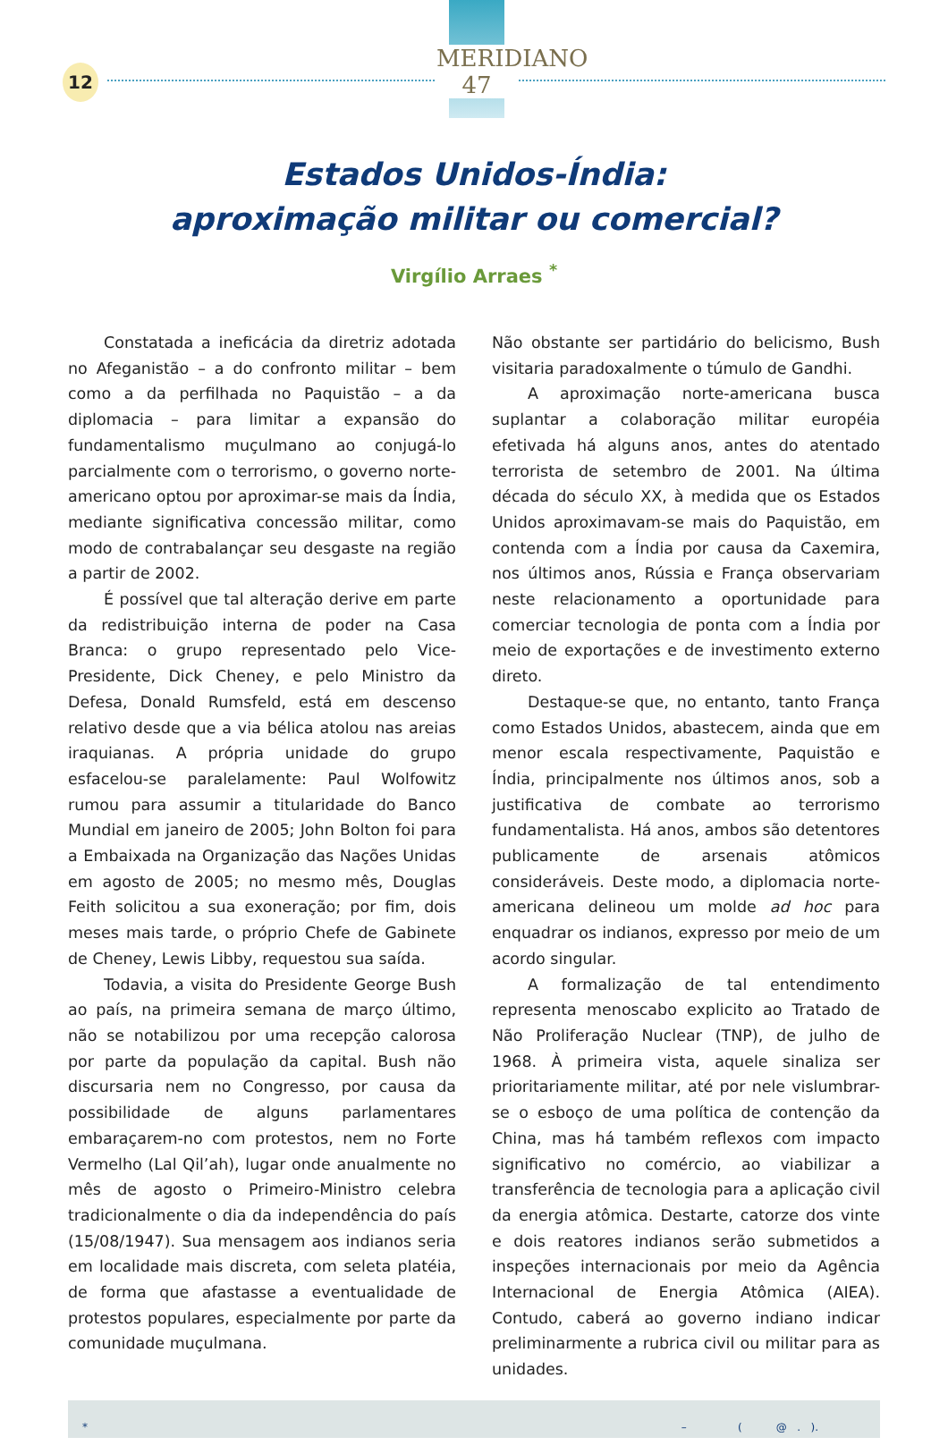12
MERIDIANO 47
Estados Unidos-Índia:
aproximação militar ou comercial?
Virgílio Arraes <sup>*</sup>
Constatada a ineficácia da diretriz adotada no Afeganistão – a do confronto militar – bem como a da perfilhada no Paquistão – a da diplomacia – para limitar a expansão do fundamentalismo muçulmano ao conjugá-lo parcialmente com o terrorismo, o governo norte-americano optou por aproximar-se mais da Índia, mediante significativa concessão militar, como modo de contrabalançar seu desgaste na região a partir de 2002.
É possível que tal alteração derive em parte da redistribuição interna de poder na Casa Branca: o grupo representado pelo Vice-Presidente, Dick Cheney, e pelo Ministro da Defesa, Donald Rumsfeld, está em descenso relativo desde que a via bélica atolou nas areias iraquianas. A própria unidade do grupo esfacelou-se paralelamente: Paul Wolfowitz rumou para assumir a titularidade do Banco Mundial em janeiro de 2005; John Bolton foi para a Embaixada na Organização das Nações Unidas em agosto de 2005; no mesmo mês, Douglas Feith solicitou a sua exoneração; por fim, dois meses mais tarde, o próprio Chefe de Gabinete de Cheney, Lewis Libby, requestou sua saída.
Todavia, a visita do Presidente George Bush ao país, na primeira semana de março último, não se notabilizou por uma recepção calorosa por parte da população da capital. Bush não discursaria nem no Congresso, por causa da possibilidade de alguns parlamentares embaraçarem-no com protestos, nem no Forte Vermelho (Lal Qil’ah), lugar onde anualmente no mês de agosto o Primeiro-Ministro celebra tradicionalmente o dia da independência do país (15/08/1947). Sua mensagem aos indianos seria em localidade mais discreta, com seleta platéia, de forma que afastasse a eventualidade de protestos populares, especialmente por parte da comunidade muçulmana.
Não obstante ser partidário do belicismo, Bush visitaria paradoxalmente o túmulo de Gandhi.
A aproximação norte-americana busca suplantar a colaboração militar européia efetivada há alguns anos, antes do atentado terrorista de setembro de 2001. Na última década do século XX, à medida que os Estados Unidos aproximavam-se mais do Paquistão, em contenda com a Índia por causa da Caxemira, nos últimos anos, Rússia e França observariam neste relacionamento a oportunidade para comerciar tecnologia de ponta com a Índia por meio de exportações e de investimento externo direto.
Destaque-se que, no entanto, tanto França como Estados Unidos, abastecem, ainda que em menor escala respectivamente, Paquistão e Índia, principalmente nos últimos anos, sob a justificativa de combate ao terrorismo fundamentalista. Há anos, ambos são detentores publicamente de arsenais atômicos consideráveis. Deste modo, a diplomacia norte-americana delineou um molde ad hoc para enquadrar os indianos, expresso por meio de um acordo singular.
A formalização de tal entendimento representa menoscabo explicito ao Tratado de Não Proliferação Nuclear (TNP), de julho de 1968. À primeira vista, aquele sinaliza ser prioritariamente militar, até por nele vislumbrar-se o esboço de uma política de contenção da China, mas há também reflexos com impacto significativo no comércio, ao viabilizar a transferência de tecnologia para a aplicação civil da energia atômica. Destarte, catorze dos vinte e dois reatores indianos serão submetidos a inspeções internacionais por meio da Agência Internacional de Energia Atômica (AIEA). Contudo, caberá ao governo indiano indicar preliminarmente a rubrica civil ou militar para as unidades.
* – ( @ . ).